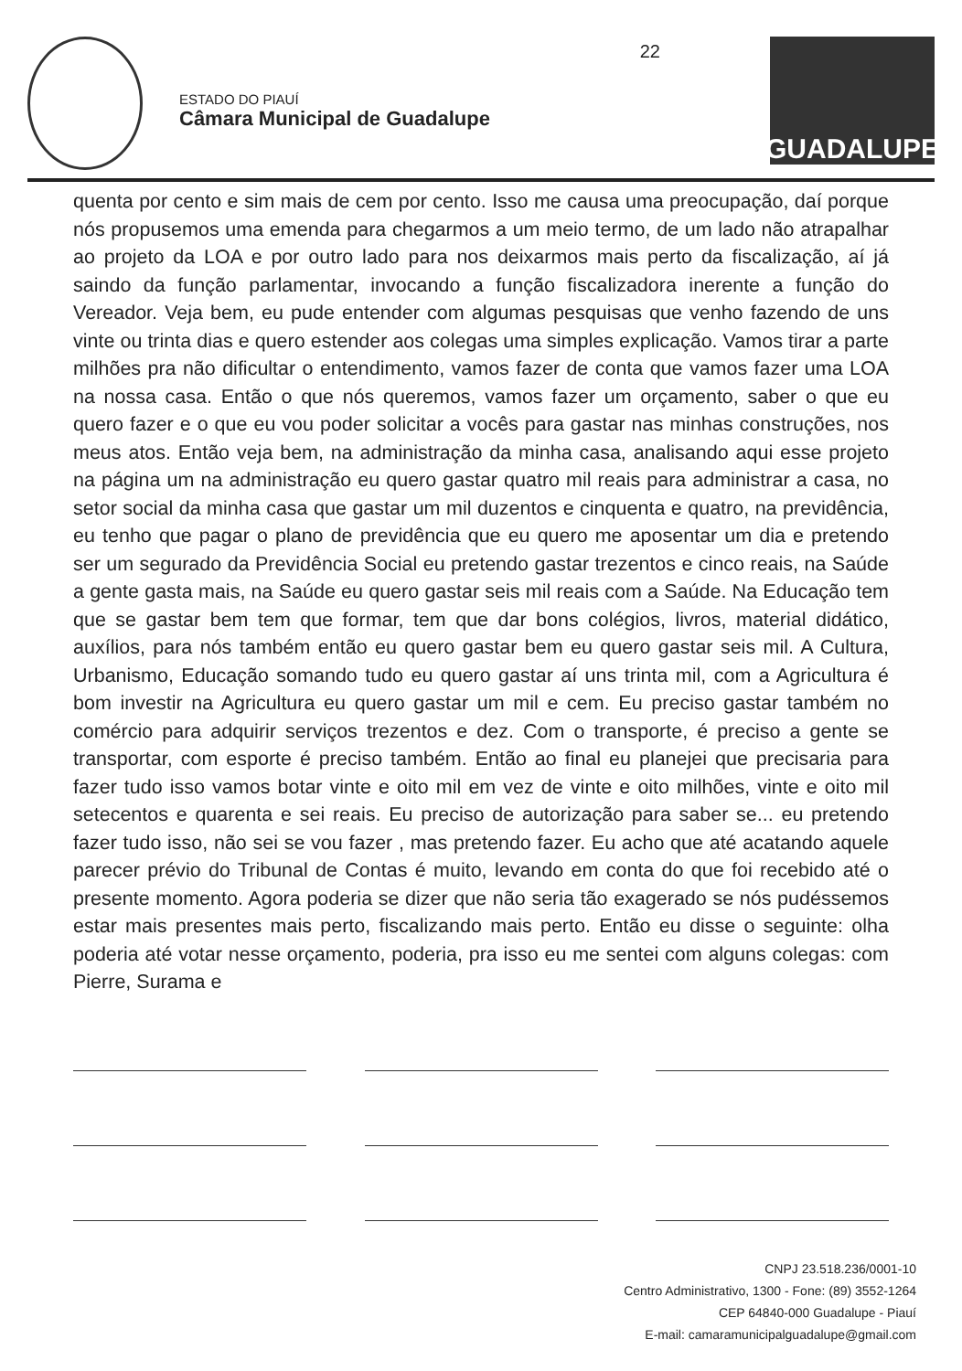ESTADO DO PIAUÍ
Câmara Municipal de Guadalupe
22
GUADALUPE
quenta por cento e sim mais de cem por cento. Isso me causa uma preocupação, daí porque nós propusemos uma emenda para chegarmos a um meio termo, de um lado não atrapalhar ao projeto da LOA e por outro lado para nos deixarmos mais perto da fiscalização, aí já saindo da função parlamentar, invocando a função fiscalizadora inerente a função do Vereador. Veja bem, eu pude entender com algumas pesquisas que venho fazendo de uns vinte ou trinta dias e quero estender aos colegas uma simples explicação. Vamos tirar a parte milhões pra não dificultar o entendimento, vamos fazer de conta que vamos fazer uma LOA na nossa casa. Então o que nós queremos, vamos fazer um orçamento, saber o que eu quero fazer e o que eu vou poder solicitar a vocês para gastar nas minhas construções, nos meus atos. Então veja bem, na administração da minha casa, analisando aqui esse projeto na página um na administração eu quero gastar quatro mil reais para administrar a casa, no setor social da minha casa que gastar um mil duzentos e cinquenta e quatro, na previdência, eu tenho que pagar o plano de previdência que eu quero me aposentar um dia e pretendo ser um segurado da Previdência Social eu pretendo gastar trezentos e cinco reais, na Saúde a gente gasta mais, na Saúde eu quero gastar seis mil reais com a Saúde. Na Educação tem que se gastar bem tem que formar, tem que dar bons colégios, livros, material didático, auxílios, para nós também então eu quero gastar bem eu quero gastar seis mil. A Cultura, Urbanismo, Educação somando tudo eu quero gastar aí uns trinta mil, com a Agricultura é bom investir na Agricultura eu quero gastar um mil e cem. Eu preciso gastar também no comércio para adquirir serviços trezentos e dez. Com o transporte, é preciso a gente se transportar, com esporte é preciso também. Então ao final eu planejei que precisaria para fazer tudo isso vamos botar vinte e oito mil em vez de vinte e oito milhões, vinte e oito mil setecentos e quarenta e sei reais. Eu preciso de autorização para saber se... eu pretendo fazer tudo isso, não sei se vou fazer , mas pretendo fazer. Eu acho que até acatando aquele parecer prévio do Tribunal de Contas é muito, levando em conta do que foi recebido até o presente momento. Agora poderia se dizer que não seria tão exagerado se nós pudéssemos estar mais presentes mais perto, fiscalizando mais perto. Então eu disse o seguinte: olha poderia até votar nesse orçamento, poderia, pra isso eu me sentei com alguns colegas: com Pierre, Surama e
CNPJ 23.518.236/0001-10
Centro Administrativo, 1300 - Fone: (89) 3552-1264
CEP 64840-000 Guadalupe - Piauí
E-mail: camaramunicipalguadalupe@gmail.com